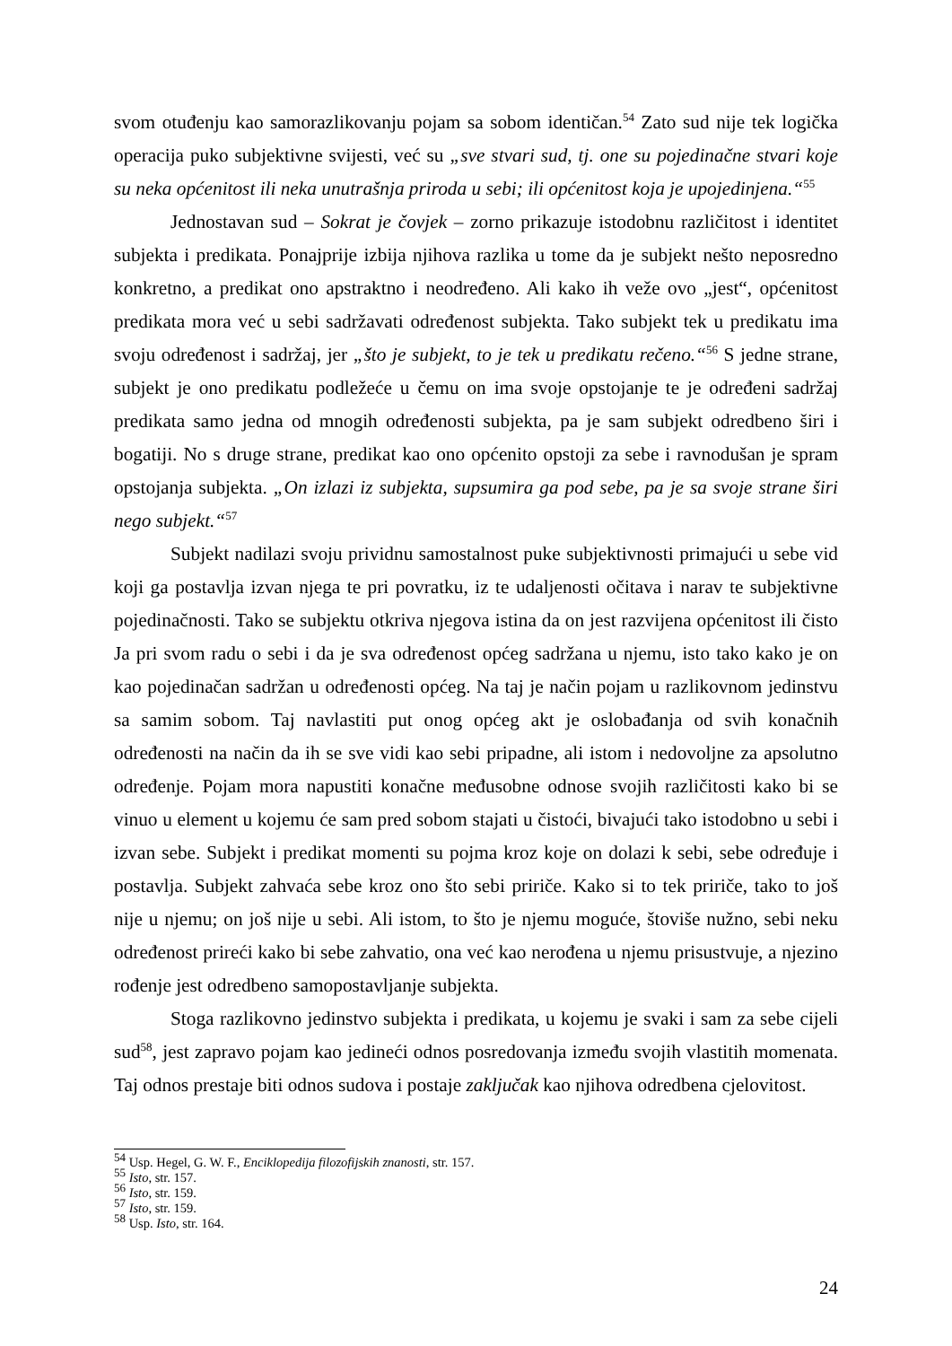svom otuđenju kao samorazlikovanju pojam sa sobom identičan.<sup>54</sup> Zato sud nije tek logička operacija puko subjektivne svijesti, već su „sve stvari sud, tj. one su pojedinačne stvari koje su neka općenitost ili neka unutrašnja priroda u sebi; ili općenitost koja je upojedinjena.“<sup>55</sup>
Jednostavan sud – Sokrat je čovjek – zorno prikazuje istodobnu različitost i identitet subjekta i predikata. Ponajprije izbija njihova razlika u tome da je subjekt nešto neposredno konkretno, a predikat ono apstraktno i neodređeno. Ali kako ih veže ovo „jest“, općenitost predikata mora već u sebi sadržavati određenost subjekta. Tako subjekt tek u predikatu ima svoju određenost i sadržaj, jer „što je subjekt, to je tek u predikatu rečeno.“<sup>56</sup> S jedne strane, subjekt je ono predikatu podležeće u čemu on ima svoje opstojanje te je određeni sadržaj predikata samo jedna od mnogih određenosti subjekta, pa je sam subjekt odredbeno širi i bogatiji. No s druge strane, predikat kao ono općenito opstoji za sebe i ravnodušan je spram opstojanja subjekta. „On izlazi iz subjekta, supsumira ga pod sebe, pa je sa svoje strane širi nego subjekt.“<sup>57</sup>
Subjekt nadilazi svoju prividnu samostalnost puke subjektivnosti primajući u sebe vid koji ga postavlja izvan njega te pri povratku, iz te udaljenosti očitava i narav te subjektivne pojedinačnosti. Tako se subjektu otkriva njegova istina da on jest razvijena općenitost ili čisto Ja pri svom radu o sebi i da je sva određenost općeg sadržana u njemu, isto tako kako je on kao pojedinačan sadržan u određenosti općeg. Na taj je način pojam u razlikovnom jedinstvu sa samim sobom. Taj navlastiti put onog općeg akt je oslobađanja od svih konačnih određenosti na način da ih se sve vidi kao sebi pripadne, ali istom i nedovoljne za apsolutno određenje. Pojam mora napustiti konačne međusobne odnose svojih različitosti kako bi se vinuo u element u kojemu će sam pred sobom stajati u čistoći, bivajući tako istodobno u sebi i izvan sebe. Subjekt i predikat momenti su pojma kroz koje on dolazi k sebi, sebe određuje i postavlja. Subjekt zahvaća sebe kroz ono što sebi pririče. Kako si to tek pririče, tako to još nije u njemu; on još nije u sebi. Ali istom, to što je njemu moguće, štoviše nužno, sebi neku određenost prireći kako bi sebe zahvatio, ona već kao nerođena u njemu prisustvuje, a njezino rođenje jest odredbeno samopostavljanje subjekta.
Stoga razlikovno jedinstvo subjekta i predikata, u kojemu je svaki i sam za sebe cijeli sud<sup>58</sup>, jest zapravo pojam kao jedineći odnos posredovanja između svojih vlastitih momenata. Taj odnos prestaje biti odnos sudova i postaje zaključak kao njihova odredbena cjelovitost.
<sup>54</sup> Usp. Hegel, G. W. F., Enciklopedija filozofijskih znanosti, str. 157.
<sup>55</sup> Isto, str. 157.
<sup>56</sup> Isto, str. 159.
<sup>57</sup> Isto, str. 159.
<sup>58</sup> Usp. Isto, str. 164.
24